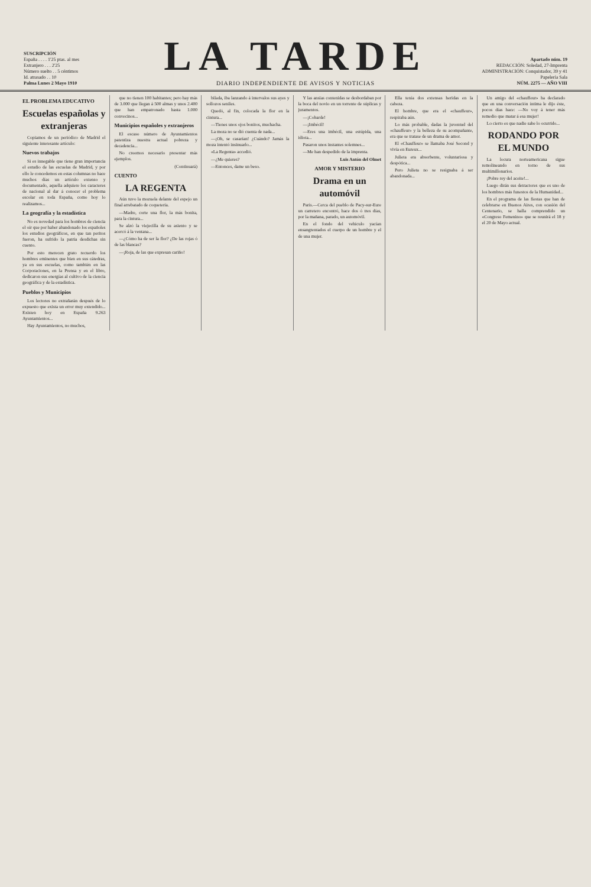SUSCRIPCIÓN
España . . . . 1'25 ptas. al mes
Extranjero . . . 2'25
Número suelto . . 5 céntimos
Id. atrasado . . 10
Palma Lunes 2 Mayo 1910
LA TARDE
DIARIO INDEPENDIENTE DE AVISOS Y NOTICIAS
Apartado núm. 19
REDACCIÓN: Soledad, 27-Imprenta
ADMINISTRACIÓN: Conquistador, 39 y 41
Papelería Sala
NÚM. 2275 — AÑO VIII
EL PROBLEMA EDUCATIVO
Escuelas españolas y extranjeras
Copiamos de un periódico de Madrid el siguiente interesante artículo:
Nuevos trabajos
Si es innegable que tiene gran importancia el estudio de las escuelas de Madrid, y por ello le concedemos en estas columnas no hace muchos días un artículo extenso y documentado, aquella adquiere los caracteres de nacional al dar á conocer el problema escolar en toda España, como hoy lo realizamos...
La geografía y la estadística
No es novedad para los hombres de ciencia el oír que por haber abandonado los españoles los estudios geográficos, en que tan peritos fueron, ha sufrido la patria desdichas sin cuento.
Por esto merecen grato recuerdo los hombres eminentes que bien en sus cátedras, ya en sus escuelas, como también en las Corporaciones, en la Prensa y en el libro, dedicaron sus energías al cultivo de la ciencia geográfica y de la estadística.
Pueblos y Municipios
Los lectores no extrañarán después de lo expuesto que exista un error muy extendido... Existen hoy en España 9.263 Ayuntamientos...
Hay Ayuntamientos, no muchos,
que no tienen 100 habitantes; pero hay más de 3.000 que llegan á 500 almas y unos 2.400 que han empatronado hasta 1.000 convecinos...
Municipios españoles y extranjeros
El escaso número de Ayuntamientos patentiza nuestra actual pobreza y decadencia...
No creemos necesario presentar más ejemplos.
(Continuará)
CUENTO
LA REGENTA
Aún tuvo la mozuela delante del espejo un final arrebatado de coquetería.
—Madre, corte una flor, la más bonita, para la cintura...
Se alzó la viejecilla de su asiento y se acercó á la ventana...
—¿Cómo ha de ser la flor? ¿De las rojas ó de las blancas?
—¡Roja, de las que expresan cariño!
bilada, iba lanzando á intervalos sus ayes y sollozos seniles.
Quedó, al fin, colocada la flor en la cintura...
—Tienes unos ojos bonitos, muchacha.
La moza no se dió cuenta de nada...
—¡Oh, se casarían! ¿Cuándo? Jamás la moza intentó insinuarlo...
«La Regenta» accedió.
—¿Me quieres?
—Entonces, dame un beso.
Y las ansias contenidas se desbordaban por la boca del novio en un torrente de súplicas y juramentos.
—¡Cobarde!
—¡Imbécil!
—Eres una imbécil, una estúpida, una idiota...
Pasaron unos instantes solemnes...
—Me han despedido de la imprenta.
Luis Antón del Olmet
AMOR Y MISTERIO
Drama en un automóvil
París.—Cerca del pueblo de Pacy-sur-Eure un carretero encontró, hace dos ó tres días, por la mañana, parado, un automóvil.
En el fondo del vehículo yacían ensangrentados el cuerpo de un hombre y el de una mujer.
Ella tenía dos extensas heridas en la cabeza.
El hombre, que era el «chauffeur», respiraba aún.
Lo más probable, dadas la juventud del «chauffeur» y la belleza de su acompañante, era que se tratase de un drama de amor.
El «Chauffeur» se llamaba José Second y vivía en Eureux...
Julieta era absorbente, voluntariosa y despótica...
Pero Julieta no se resignaba á ser abandonada...
Un amigo del «chauffeur» ha declarado que en una conversación íntima le dijo éste, pocos días hace: —No voy á tener más remedio que matar á esa mujer!
Lo cierto es que nadie sabe lo ocurrido...
RODANDO POR EL MUNDO
La locura norteamericana sigue remolineando en torno de sus multimillonarios.
¡Pobre rey del aceite!...
Luego dirán sus detractores que es uno de los hombres más funestos de la Humanidad...
En el programa de las fiestas que han de celebrarse en Buenos Aires, con ocasión del Centenario, se halla comprendido un «Congreso Femenino» que se reunirá el 18 y el 20 de Mayo actual.